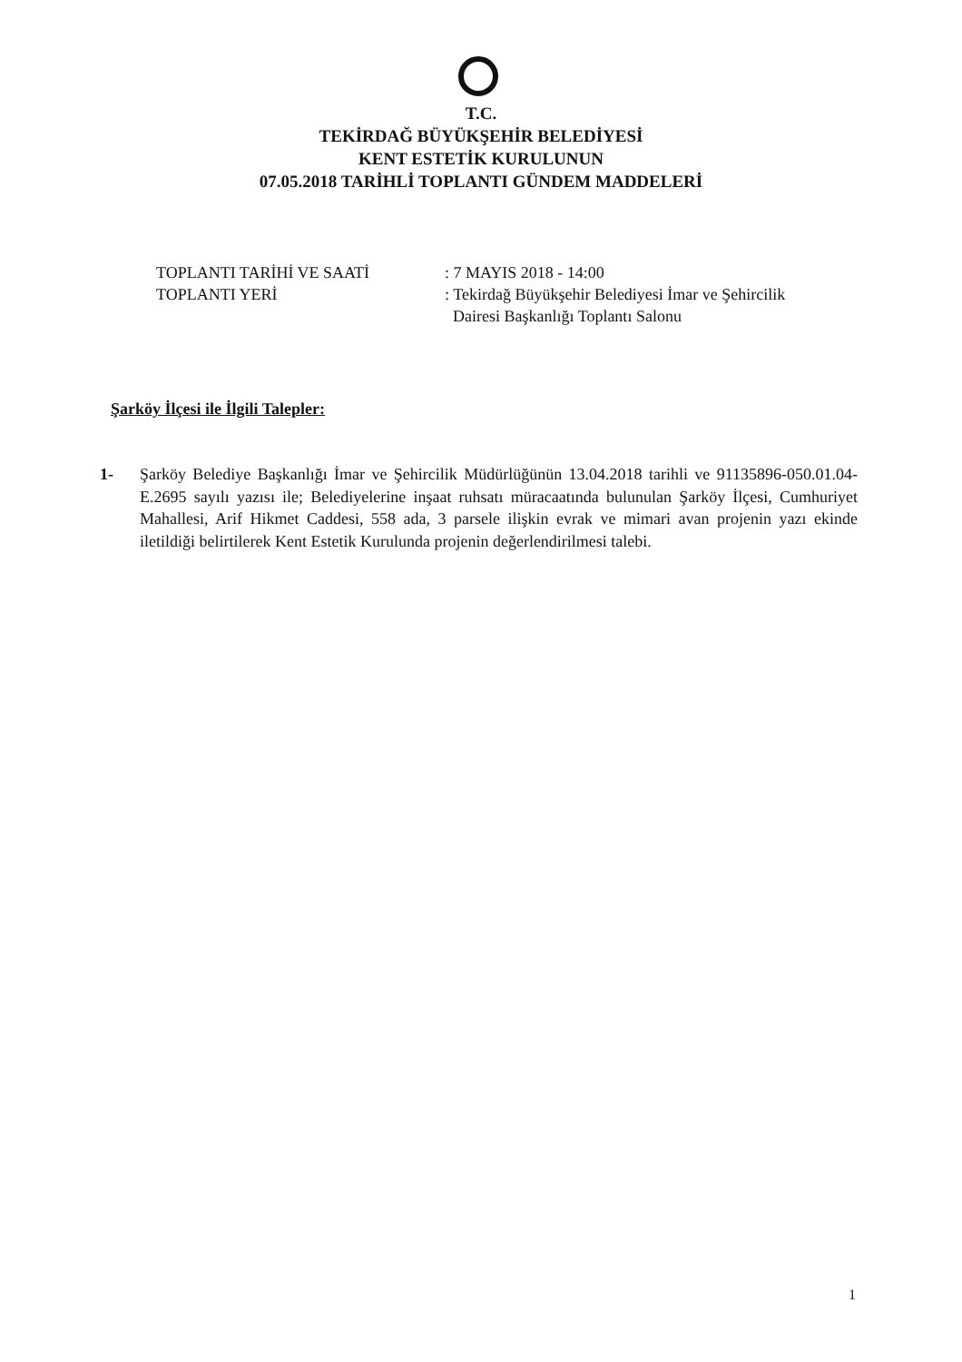T.C.
TEKİRDAĞ BÜYÜKŞEHİR BELEDİYESİ
KENT ESTETİK KURULUNUN
07.05.2018 TARİHLİ TOPLANTI GÜNDEM MADDELERİ
| TOPLANTI TARİHİ VE SAATİ | : 7 MAYIS 2018 - 14:00 |
| TOPLANTI YERİ | : Tekirdağ Büyükşehir Belediyesi İmar ve Şehircilik Dairesi Başkanlığı Toplantı Salonu |
Şarköy İlçesi ile İlgili Talepler:
1- Şarköy Belediye Başkanlığı İmar ve Şehircilik Müdürlüğünün 13.04.2018 tarihli ve 91135896-050.01.04-E.2695 sayılı yazısı ile; Belediyelerine inşaat ruhsatı müracaatında bulunulan Şarköy İlçesi, Cumhuriyet Mahallesi, Arif Hikmet Caddesi, 558 ada, 3 parsele ilişkin evrak ve mimari avan projenin yazı ekinde iletildiği belirtilerek Kent Estetik Kurulunda projenin değerlendirilmesi talebi.
1